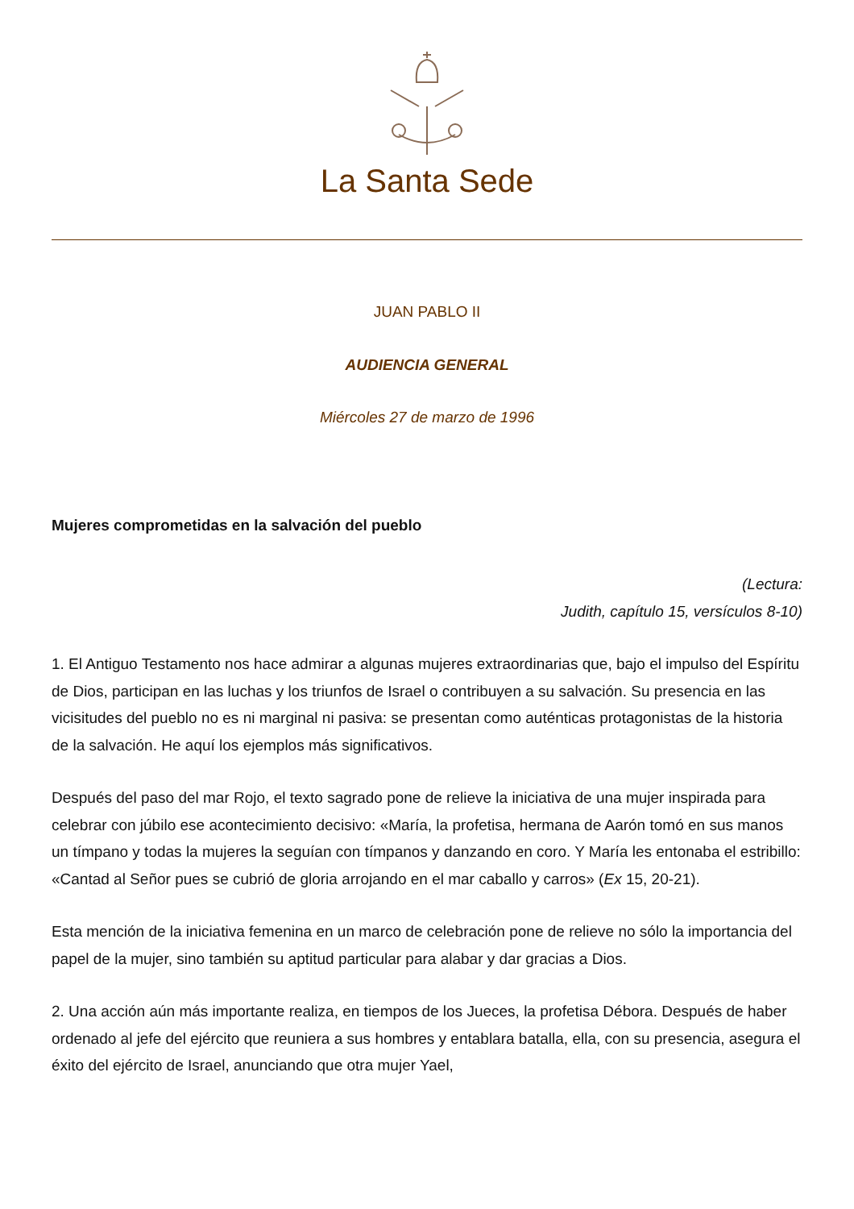La Santa Sede
JUAN PABLO II
AUDIENCIA GENERAL
Miércoles 27 de marzo de 1996
Mujeres comprometidas en la salvación del pueblo
(Lectura:
Judith, capítulo 15, versículos 8-10)
1. El Antiguo Testamento nos hace admirar a algunas mujeres extraordinarias que, bajo el impulso del Espíritu de Dios, participan en las luchas y los triunfos de Israel o contribuyen a su salvación. Su presencia en las vicisitudes del pueblo no es ni marginal ni pasiva: se presentan como auténticas protagonistas de la historia de la salvación. He aquí los ejemplos más significativos.
Después del paso del mar Rojo, el texto sagrado pone de relieve la iniciativa de una mujer inspirada para celebrar con júbilo ese acontecimiento decisivo: «María, la profetisa, hermana de Aarón tomó en sus manos un tímpano y todas la mujeres la seguían con tímpanos y danzando en coro. Y María les entonaba el estribillo: «Cantad al Señor pues se cubrió de gloria arrojando en el mar caballo y carros» (Ex 15, 20-21).
Esta mención de la iniciativa femenina en un marco de celebración pone de relieve no sólo la importancia del papel de la mujer, sino también su aptitud particular para alabar y dar gracias a Dios.
2. Una acción aún más importante realiza, en tiempos de los Jueces, la profetisa Débora. Después de haber ordenado al jefe del ejército que reuniera a sus hombres y entablara batalla, ella, con su presencia, asegura el éxito del ejército de Israel, anunciando que otra mujer Yael,